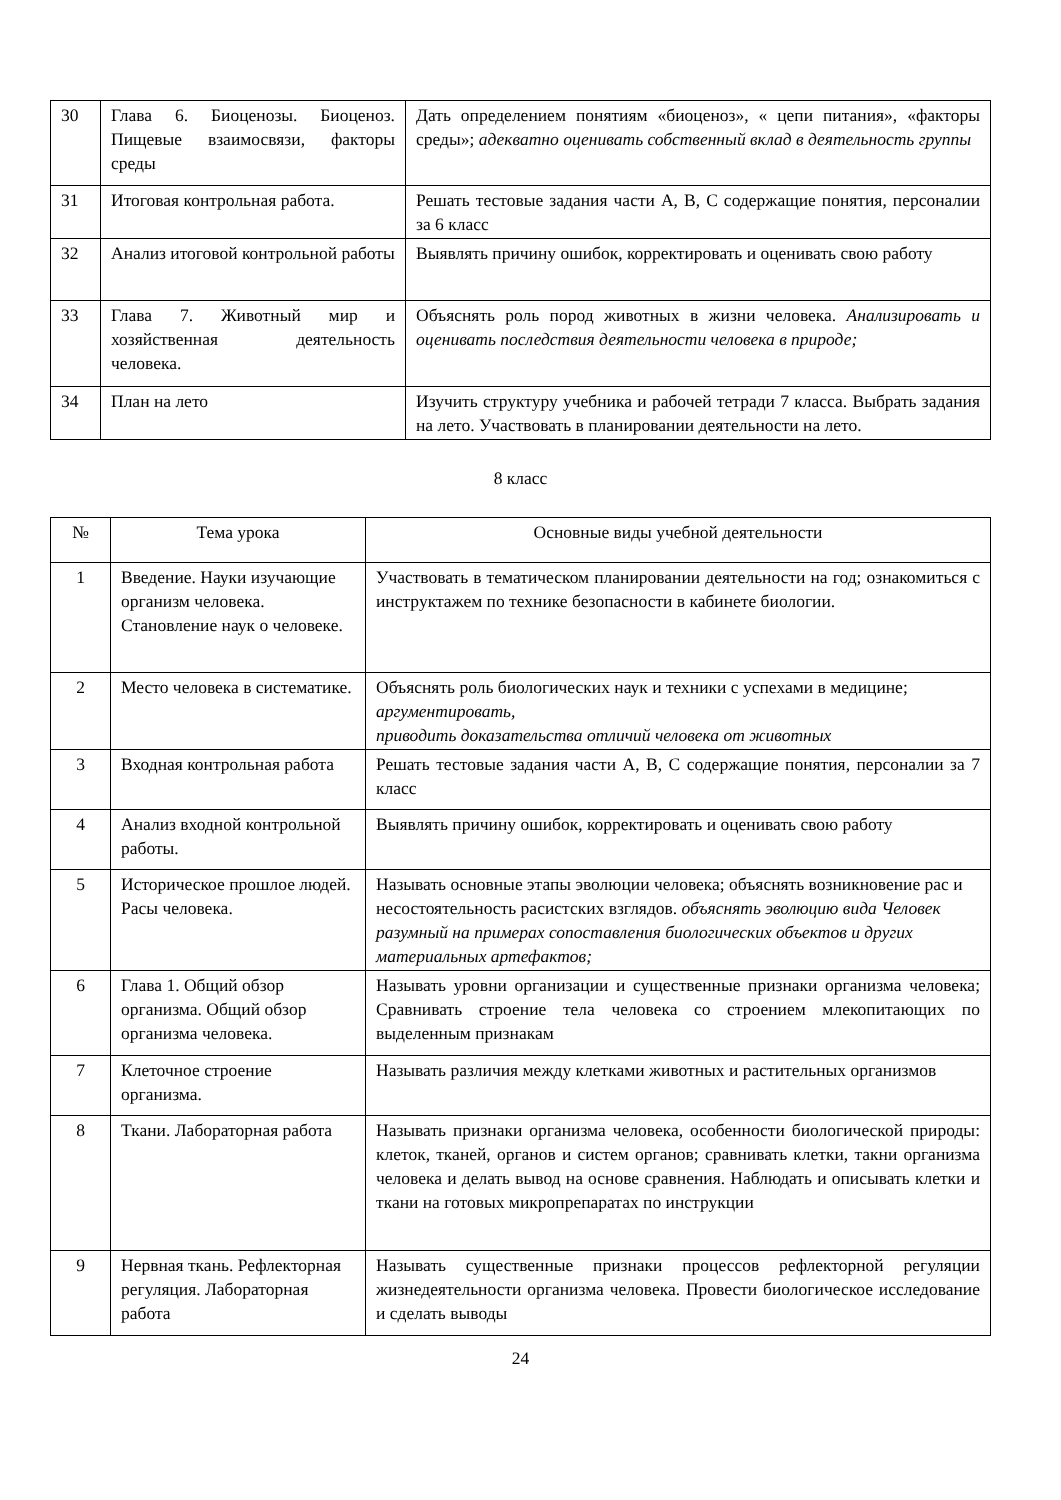| 30 | Глава 6. Биоценозы. Биоценоз. Пищевые взаимосвязи, факторы среды | Дать определением понятиям «биоценоз», « цепи питания», «факторы среды»; адекватно оценивать собственный вклад в деятельность группы |
| 31 | Итоговая контрольная работа. | Решать тестовые задания части А, В, С содержащие понятия, персоналии за 6 класс |
| 32 | Анализ итоговой контрольной работы | Выявлять причину ошибок, корректировать и оценивать свою работу |
| 33 | Глава 7. Животный мир и хозяйственная деятельность человека. | Объяснять роль пород животных в жизни человека. Анализировать и оценивать последствия деятельности человека в природе; |
| 34 | План на лето | Изучить структуру учебника и рабочей тетради 7 класса. Выбрать задания на лето. Участвовать в планировании деятельности на лето. |
8 класс
| № | Тема урока | Основные виды учебной деятельности |
| --- | --- | --- |
| 1 | Введение. Науки изучающие организм человека. Становление наук о человеке. | Участвовать в тематическом планировании деятельности на год; ознакомиться с инструктажем по технике безопасности в кабинете биологии. |
| 2 | Место человека в систематике. | Объяснять роль биологических наук и техники с успехами в медицине; аргументировать, приводить доказательства отличий человека от животных |
| 3 | Входная контрольная работа | Решать тестовые задания части А, В, С содержащие понятия, персоналии за 7 класс |
| 4 | Анализ входной контрольной работы. | Выявлять причину ошибок, корректировать и оценивать свою работу |
| 5 | Историческое прошлое людей. Расы человека. | Называть основные этапы эволюции человека; объяснять возникновение рас и несостоятельность расистских взглядов. объяснять эволюцию вида Человек разумный на примерах сопоставления биологических объектов и других материальных артефактов; |
| 6 | Глава 1. Общий обзор организма. Общий обзор организма человека. | Называть уровни организации и существенные признаки организма человека; Сравнивать строение тела человека со строением млекопитающих по выделенным признакам |
| 7 | Клеточное строение организма. | Называть различия между клетками животных и растительных организмов |
| 8 | Ткани. Лабораторная работа | Называть признаки организма человека, особенности биологической природы: клеток, тканей, органов и систем органов; сравнивать клетки, такни организма человека и делать вывод на основе сравнения. Наблюдать и описывать клетки и ткани на готовых микропрепаратах по инструкции |
| 9 | Нервная ткань. Рефлекторная регуляция. Лабораторная работа | Называть существенные признаки процессов рефлекторной регуляции жизнедеятельности организма человека. Провести биологическое исследование и сделать выводы |
24